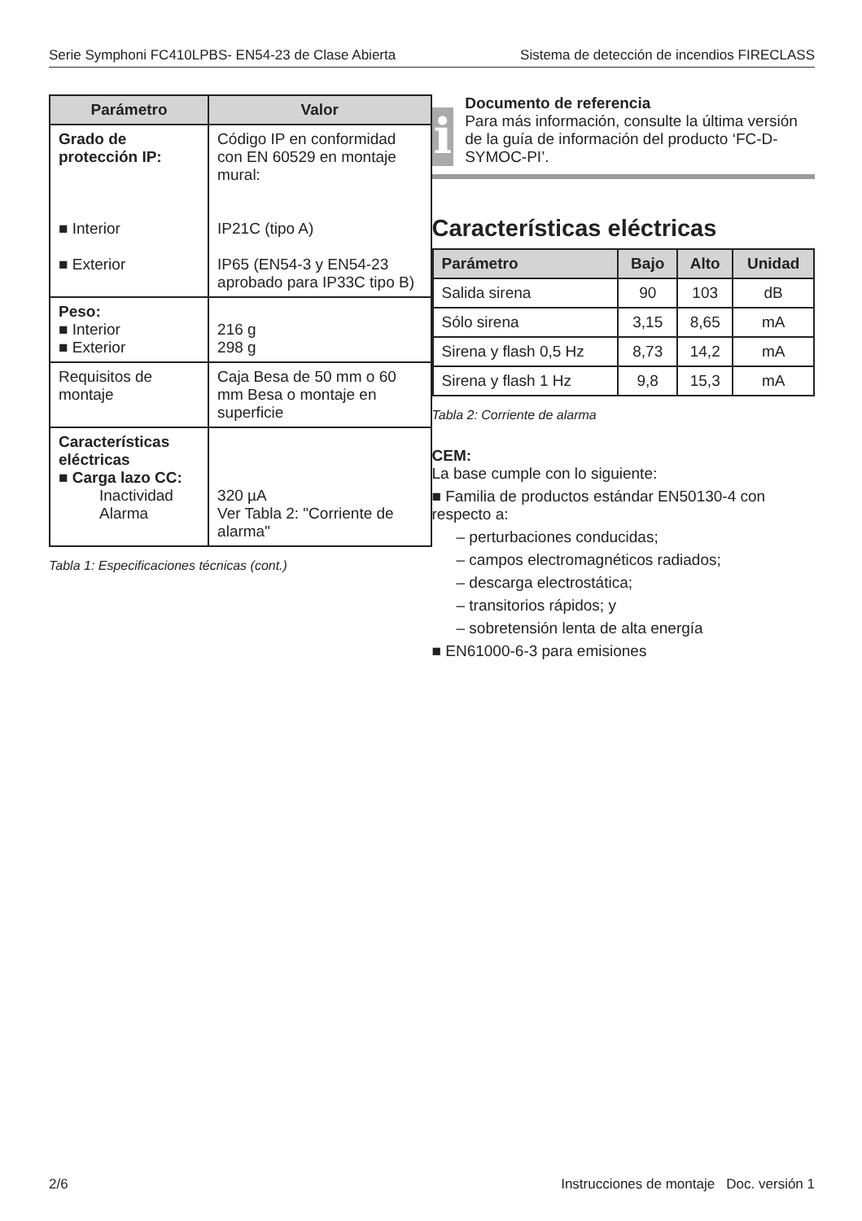Serie Symphoni FC410LPBS- EN54-23 de Clase Abierta Sistema de detección de incendios FIRECLASS
| Parámetro | Valor |
| --- | --- |
| Grado de protección IP: ■ Interior ■ Exterior | Código IP en conformidad con EN 60529 en montaje mural: IP21C (tipo A) IP65 (EN54-3 y EN54-23 aprobado para IP33C tipo B) |
| Peso: ■ Interior ■ Exterior | 216 g 298 g |
| Requisitos de montaje | Caja Besa de 50 mm o 60 mm Besa o montaje en superficie |
| Características eléctricas ■ Carga lazo CC: Inactividad Alarma | 320 µA Ver Tabla 2: "Corriente de alarma" |
Tabla 1: Especificaciones técnicas (cont.)
i
Documento de referencia
Para más información, consulte la última versión de la guía de información del producto ‘FC-D-SYMOC-PI’.
Características eléctricas
| Parámetro | Bajo | Alto | Unidad |
| --- | --- | --- | --- |
| Salida sirena | 90 | 103 | dB |
| Sólo sirena | 3,15 | 8,65 | mA |
| Sirena y flash 0,5 Hz | 8,73 | 14,2 | mA |
| Sirena y flash 1 Hz | 9,8 | 15,3 | mA |
Tabla 2: Corriente de alarma
CEM:
La base cumple con lo siguiente:
■ Familia de productos estándar EN50130-4 con respecto a:
– perturbaciones conducidas;
– campos electromagnéticos radiados;
– descarga electrostática;
– transitorios rápidos; y
– sobretensión lenta de alta energía
■ EN61000-6-3 para emisiones
2/6 Instrucciones de montaje Doc. versión 1